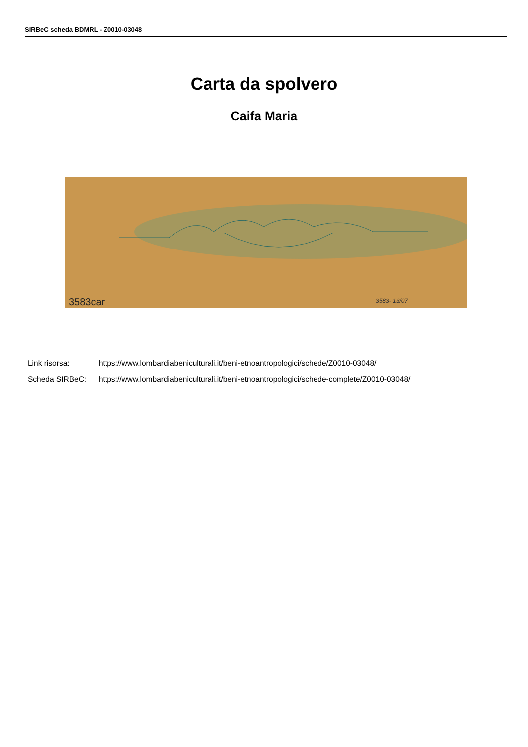SIRBeC scheda BDMRL - Z0010-03048
Carta da spolvero
Caifa Maria
3583car
3583- 13/07
Link risorsa: https://www.lombardiabeniculturali.it/beni-etnoantropologici/schede/Z0010-03048/
Scheda SIRBeC: https://www.lombardiabeniculturali.it/beni-etnoantropologici/schede-complete/Z0010-03048/